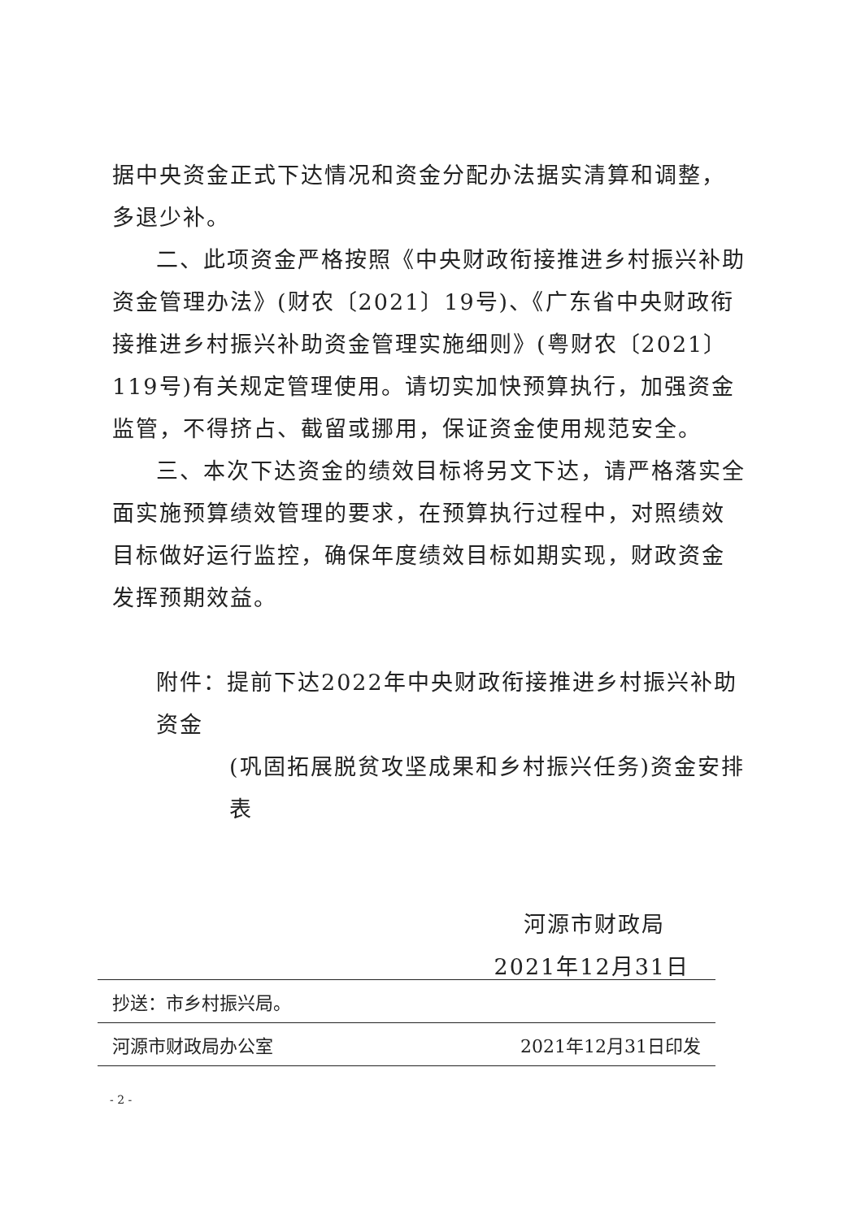据中央资金正式下达情况和资金分配办法据实清算和调整，多退少补。
二、此项资金严格按照《中央财政衔接推进乡村振兴补助资金管理办法》(财农〔2021〕19号)、《广东省中央财政衔接推进乡村振兴补助资金管理实施细则》(粤财农〔2021〕119号)有关规定管理使用。请切实加快预算执行，加强资金监管，不得挤占、截留或挪用，保证资金使用规范安全。
三、本次下达资金的绩效目标将另文下达，请严格落实全面实施预算绩效管理的要求，在预算执行过程中，对照绩效目标做好运行监控，确保年度绩效目标如期实现，财政资金发挥预期效益。
附件：提前下达2022年中央财政衔接推进乡村振兴补助资金
(巩固拓展脱贫攻坚成果和乡村振兴任务)资金安排表
河源市财政局
2021年12月31日
抄送：市乡村振兴局。
河源市财政局办公室 2021年12月31日印发
- 2 -